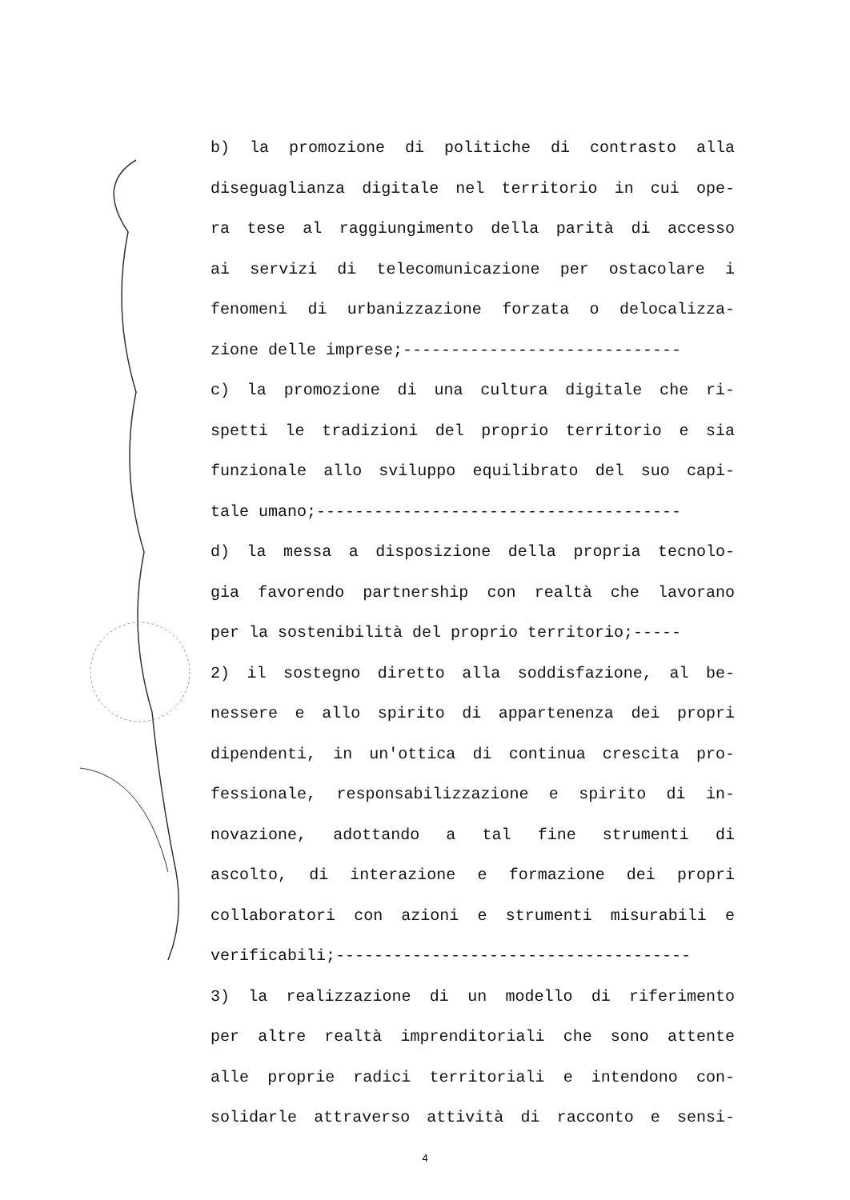b) la promozione di politiche di contrasto alla
diseguaglianza digitale nel territorio in cui ope-
ra tese al raggiungimento della parità di accesso
ai servizi di telecomunicazione per ostacolare i
fenomeni di urbanizzazione forzata o delocalizza-
zione delle imprese;-----------------------------
c) la promozione di una cultura digitale che ri-
spetti le tradizioni del proprio territorio e sia
funzionale allo sviluppo equilibrato del suo capi-
tale umano;--------------------------------------
d) la messa a disposizione della propria tecnolo-
gia favorendo partnership con realtà che lavorano
per la sostenibilità del proprio territorio;-----
2) il sostegno diretto alla soddisfazione, al be-
nessere e allo spirito di appartenenza dei propri
dipendenti, in un'ottica di continua crescita pro-
fessionale, responsabilizzazione e spirito di in-
novazione, adottando a tal fine strumenti di
ascolto, di interazione e formazione dei propri
collaboratori con azioni e strumenti misurabili e
verificabili;-------------------------------------
3) la realizzazione di un modello di riferimento
per altre realtà imprenditoriali che sono attente
alle proprie radici territoriali e intendono con-
solidarle attraverso attività di racconto e sensi-
4